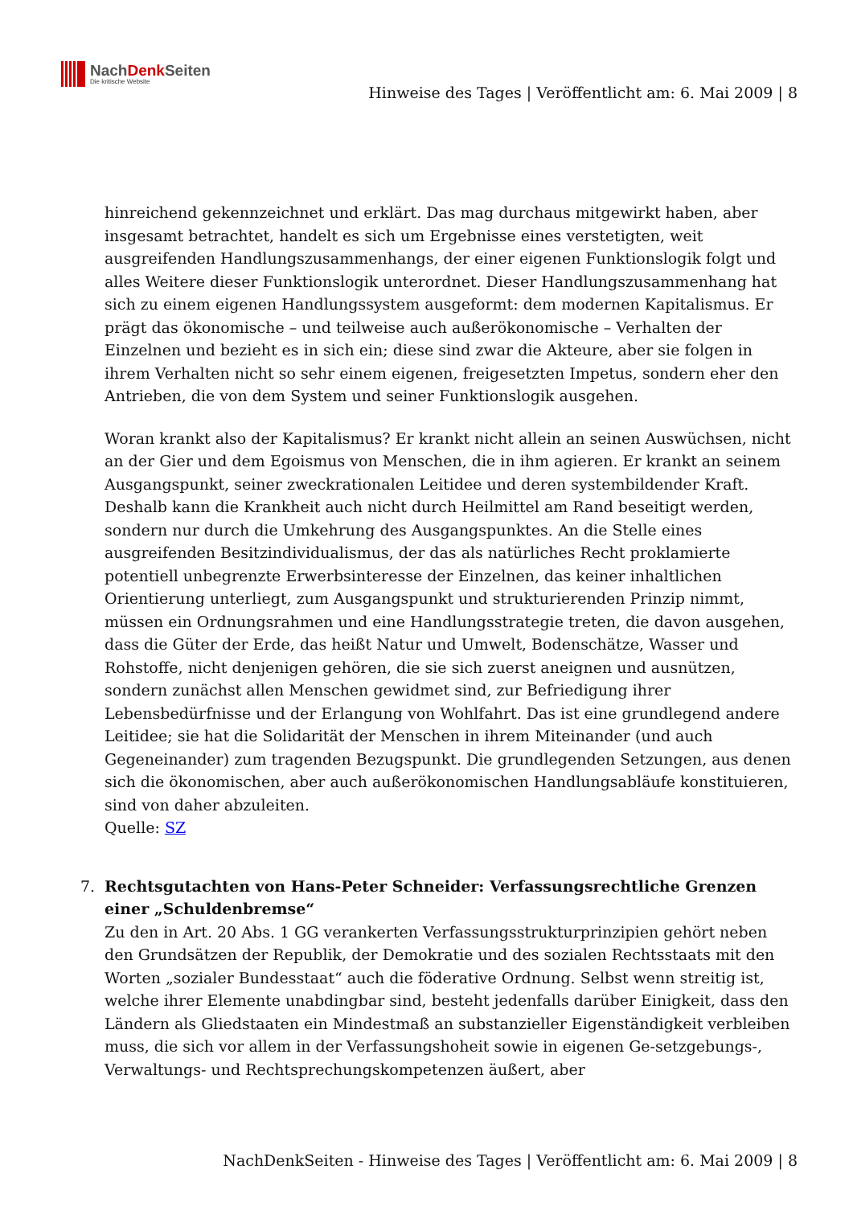NachDenk Seiten
Die kritische Website
Hinweise des Tages | Veröffentlicht am: 6. Mai 2009 | 8
hinreichend gekennzeichnet und erklärt. Das mag durchaus mitgewirkt haben, aber insgesamt betrachtet, handelt es sich um Ergebnisse eines verstetigten, weit ausgreifenden Handlungszusammenhangs, der einer eigenen Funktionslogik folgt und alles Weitere dieser Funktionslogik unterordnet. Dieser Handlungszusammenhang hat sich zu einem eigenen Handlungssystem ausgeformt: dem modernen Kapitalismus. Er prägt das ökonomische – und teilweise auch außerökonomische – Verhalten der Einzelnen und bezieht es in sich ein; diese sind zwar die Akteure, aber sie folgen in ihrem Verhalten nicht so sehr einem eigenen, freigesetzten Impetus, sondern eher den Antrieben, die von dem System und seiner Funktionslogik ausgehen.
Woran krankt also der Kapitalismus? Er krankt nicht allein an seinen Auswüchsen, nicht an der Gier und dem Egoismus von Menschen, die in ihm agieren. Er krankt an seinem Ausgangspunkt, seiner zweckrationalen Leitidee und deren systembildender Kraft. Deshalb kann die Krankheit auch nicht durch Heilmittel am Rand beseitigt werden, sondern nur durch die Umkehrung des Ausgangspunktes. An die Stelle eines ausgreifenden Besitzindividualismus, der das als natürliches Recht proklamierte potentiell unbegrenzte Erwerbsinteresse der Einzelnen, das keiner inhaltlichen Orientierung unterliegt, zum Ausgangspunkt und strukturierenden Prinzip nimmt, müssen ein Ordnungsrahmen und eine Handlungsstrategie treten, die davon ausgehen, dass die Güter der Erde, das heißt Natur und Umwelt, Bodenschätze, Wasser und Rohstoffe, nicht denjenigen gehören, die sie sich zuerst aneignen und ausnützen, sondern zunächst allen Menschen gewidmet sind, zur Befriedigung ihrer Lebensbedürfnisse und der Erlangung von Wohlfahrt. Das ist eine grundlegend andere Leitidee; sie hat die Solidarität der Menschen in ihrem Miteinander (und auch Gegeneinander) zum tragenden Bezugspunkt. Die grundlegenden Setzungen, aus denen sich die ökonomischen, aber auch außerökonomischen Handlungsabläufe konstituieren, sind von daher abzuleiten.
Quelle: SZ
7. Rechtsgutachten von Hans-Peter Schneider: Verfassungsrechtliche Grenzen einer „Schuldenbremse“
Zu den in Art. 20 Abs. 1 GG verankerten Verfassungsstrukturprinzipien gehört neben den Grundsätzen der Republik, der Demokratie und des sozialen Rechtsstaats mit den Worten „sozialer Bundesstaat“ auch die föderative Ordnung. Selbst wenn streitig ist, welche ihrer Elemente unabdingbar sind, besteht jedenfalls darüber Einigkeit, dass den Ländern als Gliedstaaten ein Mindestmaß an substanzieller Eigenständigkeit verbleiben muss, die sich vor allem in der Verfassungshoheit sowie in eigenen Ge-setzgebungs-, Verwaltungs- und Rechtsprechungskompetenzen äußert, aber
NachDenkSeiten - Hinweise des Tages | Veröffentlicht am: 6. Mai 2009 | 8